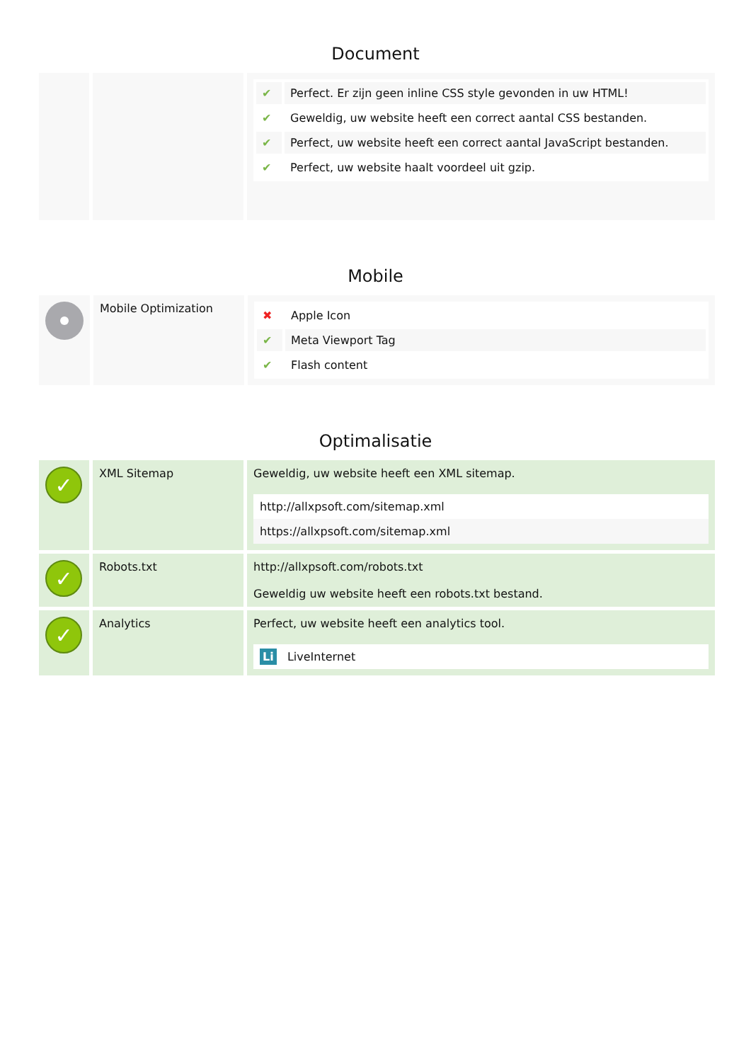Document
| | | / ✔ / Perfect. Er zijn geen inline CSS style gevonden in uw HTML! / / ✔ / Geweldig, uw website heeft een correct aantal CSS bestanden. / / ✔ / Perfect, uw website heeft een correct aantal JavaScript bestanden. / / ✔ / Perfect, uw website haalt voordeel uit gzip. / |
Mobile
| | Mobile Optimization | / ✖ / Apple Icon / / ✔ / Meta Viewport Tag / / ✔ / Flash content / |
Optimalisatie
| ✓ | XML Sitemap | Geweldig, uw website heeft een XML sitemap. http://allxpsoft.com/sitemap.xml https://allxpsoft.com/sitemap.xml |
| ✓ | Robots.txt | http://allxpsoft.com/robots.txt Geweldig uw website heeft een robots.txt bestand. |
| ✓ | Analytics | Perfect, uw website heeft een analytics tool. Li LiveInternet |